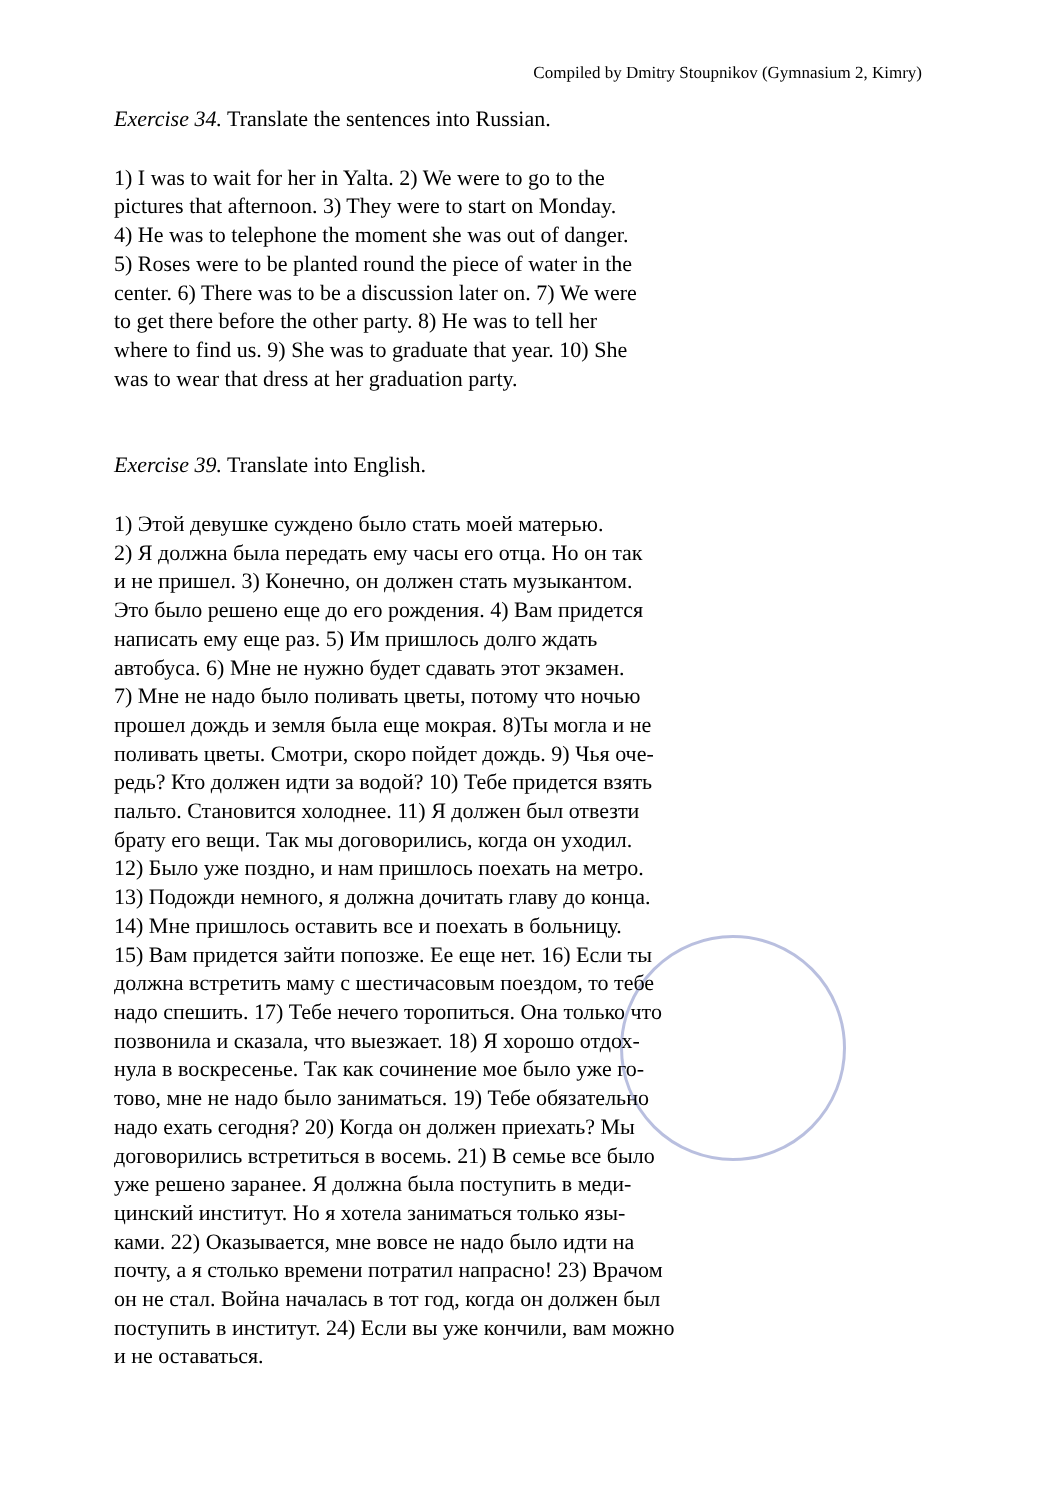Compiled by Dmitry Stoupnikov (Gymnasium 2, Kimry)
Exercise 34. Translate the sentences into Russian.
1) I was to wait for her in Yalta. 2) We were to go to the
pictures that afternoon. 3) They were to start on Monday.
4) He was to telephone the moment she was out of danger.
5) Roses were to be planted round the piece of water in the
center. 6) There was to be a discussion later on. 7) We were
to get there before the other party. 8) He was to tell her
where to find us. 9) She was to graduate that year. 10) She
was to wear that dress at her graduation party.
Exercise 39. Translate into English.
1) Этой девушке суждено было стать моей матерью.
2) Я должна была передать ему часы его отца. Но он так
и не пришел. 3) Конечно, он должен стать музыкантом.
Это было решено еще до его рождения. 4) Вам придется
написать ему еще раз. 5) Им пришлось долго ждать
автобуса. 6) Мне не нужно будет сдавать этот экзамен.
7) Мне не надо было поливать цветы, потому что ночью
прошел дождь и земля была еще мокрая. 8)Ты могла и не
поливать цветы. Смотри, скоро пойдет дождь. 9) Чья оче-
редь? Кто должен идти за водой? 10) Тебе придется взять
пальто. Становится холоднее. 11) Я должен был отвезти
брату его вещи. Так мы договорились, когда он уходил.
12) Было уже поздно, и нам пришлось поехать на метро.
13) Подожди немного, я должна дочитать главу до конца.
14) Мне пришлось оставить все и поехать в больницу.
15) Вам придется зайти попозже. Ее еще нет. 16) Если ты
должна встретить маму с шестичасовым поездом, то тебе
надо спешить. 17) Тебе нечего торопиться. Она только что
позвонила и сказала, что выезжает. 18) Я хорошо отдох-
нула в воскресенье. Так как сочинение мое было уже го-
тово, мне не надо было заниматься. 19) Тебе обязательно
надо ехать сегодня? 20) Когда он должен приехать? Мы
договорились встретиться в восемь. 21) В семье все было
уже решено заранее. Я должна была поступить в меди-
цинский институт. Но я хотела заниматься только язы-
ками. 22) Оказывается, мне вовсе не надо было идти на
почту, а я столько времени потратил напрасно! 23) Врачом
он не стал. Война началась в тот год, когда он должен был
поступить в институт. 24) Если вы уже кончили, вам можно
и не оставаться.